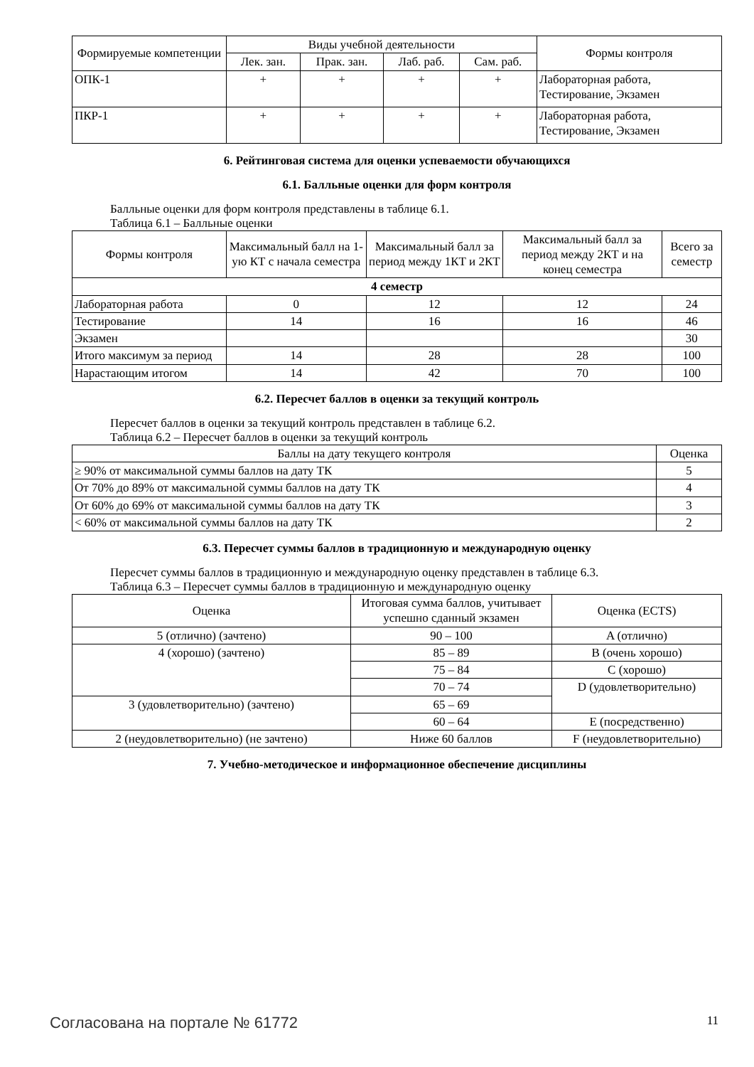| Формируемые компетенции | Виды учебной деятельности | | | | Формы контроля |
| --- | --- | --- | --- | --- | --- |
| | Лек. зан. | Прак. зан. | Лаб. раб. | Сам. раб. | |
| ОПК-1 | + | + | + | + | Лабораторная работа, Тестирование, Экзамен |
| ПКР-1 | + | + | + | + | Лабораторная работа, Тестирование, Экзамен |
6. Рейтинговая система для оценки успеваемости обучающихся
6.1. Балльные оценки для форм контроля
Балльные оценки для форм контроля представлены в таблице 6.1.
Таблица 6.1 – Балльные оценки
| Формы контроля | Максимальный балл на 1-ую КТ с начала семестра | Максимальный балл за период между 1КТ и 2КТ | Максимальный балл за период между 2КТ и на конец семестра | Всего за семестр |
| --- | --- | --- | --- | --- |
| 4 семестр | | | | |
| Лабораторная работа | 0 | 12 | 12 | 24 |
| Тестирование | 14 | 16 | 16 | 46 |
| Экзамен | | | | 30 |
| Итого максимум за период | 14 | 28 | 28 | 100 |
| Нарастающим итогом | 14 | 42 | 70 | 100 |
6.2. Пересчет баллов в оценки за текущий контроль
Пересчет баллов в оценки за текущий контроль представлен в таблице 6.2.
Таблица 6.2 – Пересчет баллов в оценки за текущий контроль
| Баллы на дату текущего контроля | Оценка |
| --- | --- |
| ≥ 90% от максимальной суммы баллов на дату ТК | 5 |
| От 70% до 89% от максимальной суммы баллов на дату ТК | 4 |
| От 60% до 69% от максимальной суммы баллов на дату ТК | 3 |
| < 60% от максимальной суммы баллов на дату ТК | 2 |
6.3. Пересчет суммы баллов в традиционную и международную оценку
Пересчет суммы баллов в традиционную и международную оценку представлен в таблице 6.3.
Таблица 6.3 – Пересчет суммы баллов в традиционную и международную оценку
| Оценка | Итоговая сумма баллов, учитывает успешно сданный экзамен | Оценка (ECTS) |
| --- | --- | --- |
| 5 (отлично) (зачтено) | 90 – 100 | A (отлично) |
| 4 (хорошо) (зачтено) | 85 – 89 | B (очень хорошо) |
| | 75 – 84 | C (хорошо) |
| | 70 – 74 | D (удовлетворительно) |
| 3 (удовлетворительно) (зачтено) | 65 – 69 | |
| | 60 – 64 | E (посредственно) |
| 2 (неудовлетворительно) (не зачтено) | Ниже 60 баллов | F (неудовлетворительно) |
7. Учебно-методическое и информационное обеспечение дисциплины
Согласована на портале № 61772 11